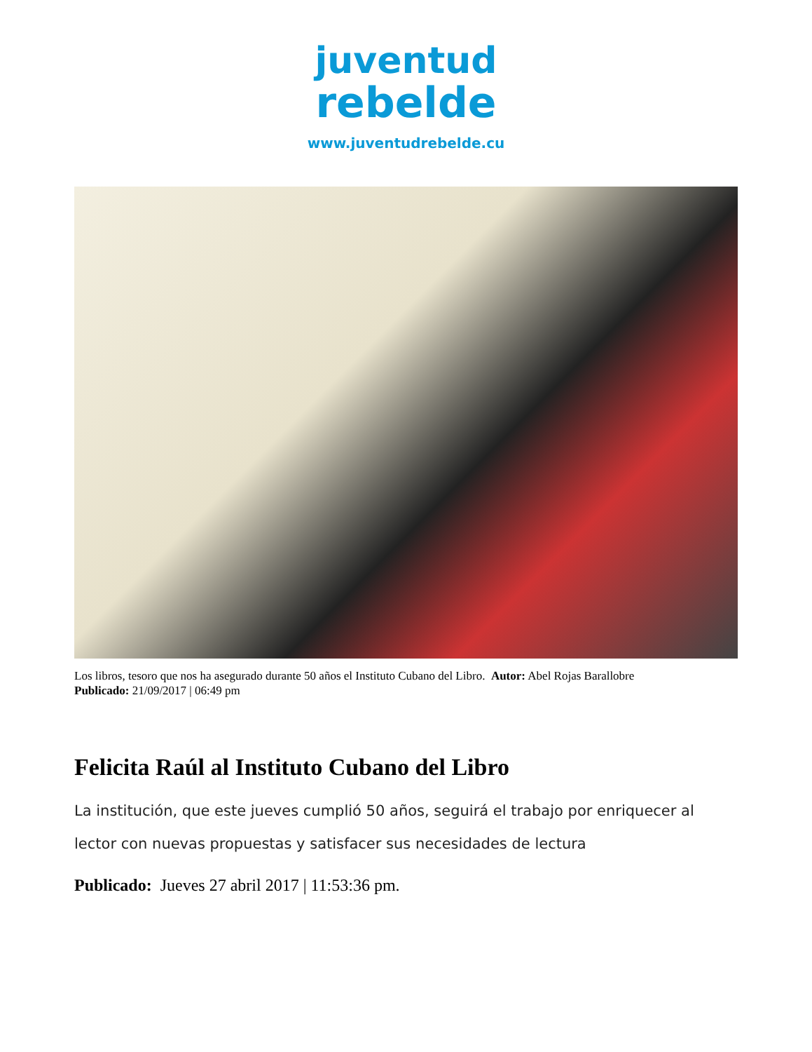juventud
rebelde
www.juventudrebelde.cu
Los libros, tesoro que nos ha asegurado durante 50 años el Instituto Cubano del Libro. Autor: Abel Rojas Barallobre
Publicado: 21/09/2017 | 06:49 pm
Felicita Raúl al Instituto Cubano del Libro
La institución, que este jueves cumplió 50 años, seguirá el trabajo por enriquecer al lector con nuevas propuestas y satisfacer sus necesidades de lectura
Publicado: Jueves 27 abril 2017 | 11:53:36 pm.